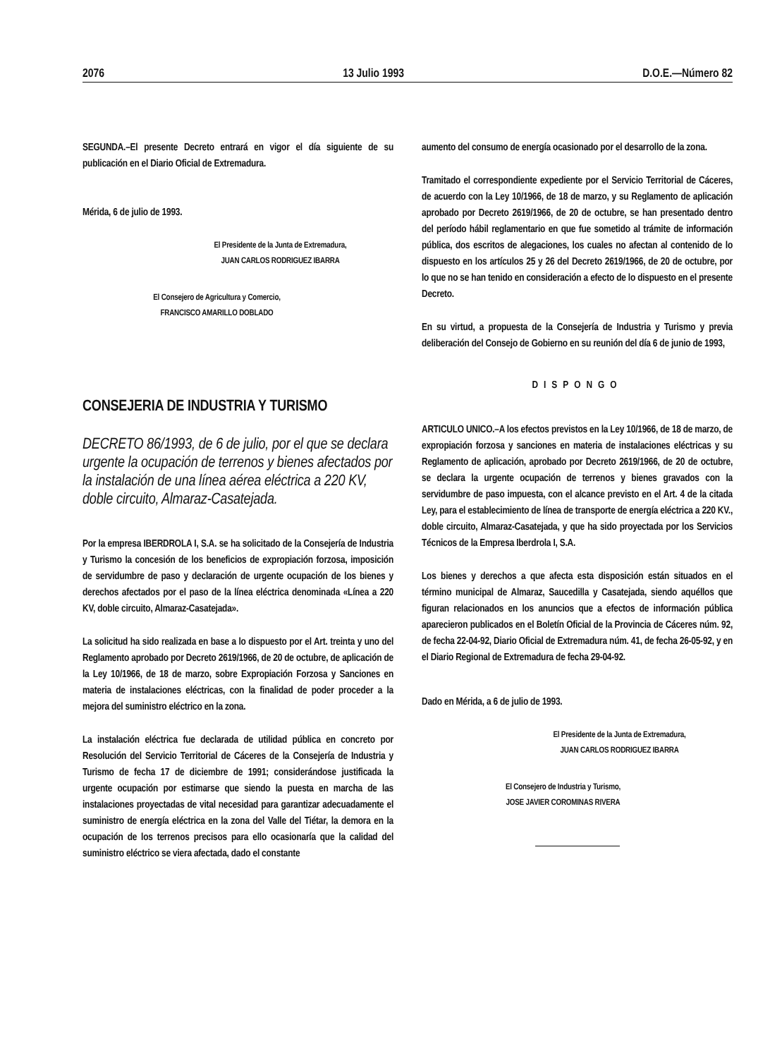2076 13 Julio 1993 D.O.E.—Número 82
SEGUNDA.–El presente Decreto entrará en vigor el día siguiente de su publicación en el Diario Oficial de Extremadura.
Mérida, 6 de julio de 1993.
El Presidente de la Junta de Extremadura,
JUAN CARLOS RODRIGUEZ IBARRA
El Consejero de Agricultura y Comercio,
FRANCISCO AMARILLO DOBLADO
CONSEJERIA DE INDUSTRIA Y TURISMO
DECRETO 86/1993, de 6 de julio, por el que se declara urgente la ocupación de terrenos y bienes afectados por la instalación de una línea aérea eléctrica a 220 KV, doble circuito, Almaraz-Casatejada.
Por la empresa IBERDROLA I, S.A. se ha solicitado de la Consejería de Industria y Turismo la concesión de los beneficios de expropiación forzosa, imposición de servidumbre de paso y declaración de urgente ocupación de los bienes y derechos afectados por el paso de la línea eléctrica denominada «Línea a 220 KV, doble circuito, Almaraz-Casatejada».
La solicitud ha sido realizada en base a lo dispuesto por el Art. treinta y uno del Reglamento aprobado por Decreto 2619/1966, de 20 de octubre, de aplicación de la Ley 10/1966, de 18 de marzo, sobre Expropiación Forzosa y Sanciones en materia de instalaciones eléctricas, con la finalidad de poder proceder a la mejora del suministro eléctrico en la zona.
La instalación eléctrica fue declarada de utilidad pública en concreto por Resolución del Servicio Territorial de Cáceres de la Consejería de Industria y Turismo de fecha 17 de diciembre de 1991; considerándose justificada la urgente ocupación por estimarse que siendo la puesta en marcha de las instalaciones proyectadas de vital necesidad para garantizar adecuadamente el suministro de energía eléctrica en la zona del Valle del Tiétar, la demora en la ocupación de los terrenos precisos para ello ocasionaría que la calidad del suministro eléctrico se viera afectada, dado el constante
aumento del consumo de energía ocasionado por el desarrollo de la zona.
Tramitado el correspondiente expediente por el Servicio Territorial de Cáceres, de acuerdo con la Ley 10/1966, de 18 de marzo, y su Reglamento de aplicación aprobado por Decreto 2619/1966, de 20 de octubre, se han presentado dentro del período hábil reglamentario en que fue sometido al trámite de información pública, dos escritos de alegaciones, los cuales no afectan al contenido de lo dispuesto en los artículos 25 y 26 del Decreto 2619/1966, de 20 de octubre, por lo que no se han tenido en consideración a efecto de lo dispuesto en el presente Decreto.
En su virtud, a propuesta de la Consejería de Industria y Turismo y previa deliberación del Consejo de Gobierno en su reunión del día 6 de junio de 1993,
DISPONGO
ARTICULO UNICO.–A los efectos previstos en la Ley 10/1966, de 18 de marzo, de expropiación forzosa y sanciones en materia de instalaciones eléctricas y su Reglamento de aplicación, aprobado por Decreto 2619/1966, de 20 de octubre, se declara la urgente ocupación de terrenos y bienes gravados con la servidumbre de paso impuesta, con el alcance previsto en el Art. 4 de la citada Ley, para el establecimiento de línea de transporte de energía eléctrica a 220 KV., doble circuito, Almaraz-Casatejada, y que ha sido proyectada por los Servicios Técnicos de la Empresa Iberdrola I, S.A.
Los bienes y derechos a que afecta esta disposición están situados en el término municipal de Almaraz, Saucedilla y Casatejada, siendo aquéllos que figuran relacionados en los anuncios que a efectos de información pública aparecieron publicados en el Boletín Oficial de la Provincia de Cáceres núm. 92, de fecha 22-04-92, Diario Oficial de Extremadura núm. 41, de fecha 26-05-92, y en el Diario Regional de Extremadura de fecha 29-04-92.
Dado en Mérida, a 6 de julio de 1993.
El Presidente de la Junta de Extremadura,
JUAN CARLOS RODRIGUEZ IBARRA
El Consejero de Industria y Turismo,
JOSE JAVIER COROMINAS RIVERA